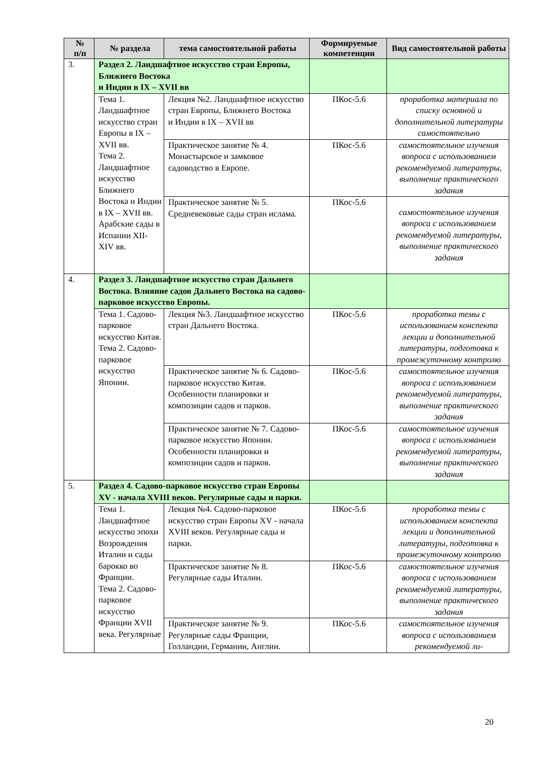| № п/п | № раздела | тема самостоятельной работы | Формируемые компетенции | Вид самостоятельной работы |
| --- | --- | --- | --- | --- |
| 3. | Раздел 2. Ландшафтное искусство стран Европы, Ближнего Востока и Индии в IX – XVII вв | | | |
| | Тема 1. Ландшафтное искусство стран Европы в IX – XVII вв. Тема 2. Ландшафтное искусство Ближнего Востока и Индии в IX – XVII вв. Арабские сады в Испании XII-XIV вв. | Лекция №2. Ландшафтное искусство стран Европы, Ближнего Востока и Индии в IX – XVII вв | ПКос-5.6 | проработка материала по списку основной и дополнительной литературы самостоятельно |
| | | Практическое занятие № 4. Монастырское и замковое садоводство в Европе. | ПКос-5.6 | самостоятельное изучения вопроса с использованием рекомендуемой литературы, выполнение практического задания |
| | | Практическое занятие № 5. Средневековые сады стран ислама. | ПКос-5.6 | самостоятельное изучения вопроса с использованием рекомендуемой литературы, выполнение практического задания |
| 4. | Раздел 3. Ландшафтное искусство стран Дальнего Востока. Влияние садов Дальнего Востока на садово-парковое искусство Европы. | | | |
| | Тема 1. Садово-парковое искусство Китая. Тема 2. Садово-парковое искусство Японии. | Лекция №3. Ландшафтное искусство стран Дальнего Востока. | ПКос-5.6 | проработка темы с использованием конспекта лекции и дополнительной литературы, подготовка к промежуточному контролю |
| | | Практическое занятие № 6. Садово-парковое искусство Китая. Особенности планировки и композиции садов и парков. | ПКос-5.6 | самостоятельное изучения вопроса с использованием рекомендуемой литературы, выполнение практического задания |
| | | Практическое занятие № 7. Садово-парковое искусство Японии. Особенности планировки и композиции садов и парков. | ПКос-5.6 | самостоятельное изучения вопроса с использованием рекомендуемой литературы, выполнение практического задания |
| 5. | Раздел 4. Садово-парковое искусство стран Европы XV - начала XVIII веков. Регулярные сады и парки. | | | |
| | Тема 1. Ландшафтное искусство эпохи Возрождения Италии и сады барокко во Франции. Тема 2. Садово-парковое искусство Франции XVII века. Регулярные | Лекция №4. Садово-парковое искусство стран Европы XV - начала XVIII веков. Регулярные сады и парки. | ПКос-5.6 | проработка темы с использованием конспекта лекции и дополнительной литературы, подготовка к промежуточному контролю |
| | | Практическое занятие № 8. Регулярные сады Италии. | ПКос-5.6 | самостоятельное изучения вопроса с использованием рекомендуемой литературы, выполнение практического задания |
| | | Практическое занятие № 9. Регулярные сады Франции, Голландии, Германии, Англии. | ПКос-5.6 | самостоятельное изучения вопроса с использованием рекомендуемой ли- |
20